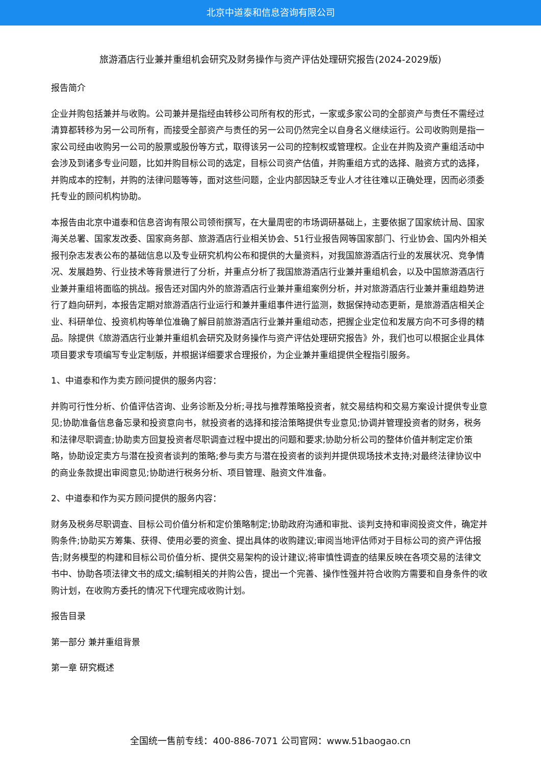北京中道泰和信息咨询有限公司
旅游酒店行业兼并重组机会研究及财务操作与资产评估处理研究报告(2024-2029版)
报告简介
企业并购包括兼并与收购。公司兼并是指经由转移公司所有权的形式，一家或多家公司的全部资产与责任不需经过清算都转移为另一公司所有，而接受全部资产与责任的另一公司仍然完全以自身名义继续运行。公司收购则是指一家公司经由收购另一公司的股票或股份等方式，取得该另一公司的控制权或管理权。企业在并购及资产重组活动中会涉及到诸多专业问题，比如并购目标公司的选定，目标公司资产估值，并购重组方式的选择、融资方式的选择，并购成本的控制，并购的法律问题等等，面对这些问题，企业内部因缺乏专业人才往往难以正确处理，因而必须委托专业的顾问机构协助。
本报告由北京中道泰和信息咨询有限公司领衔撰写，在大量周密的市场调研基础上，主要依据了国家统计局、国家海关总署、国家发改委、国家商务部、旅游酒店行业相关协会、51行业报告网等国家部门、行业协会、国内外相关报刊杂志发表公布的基础信息以及专业研究机构公布和提供的大量资料，对我国旅游酒店行业的发展状况、竞争情况、发展趋势、行业技术等背景进行了分析，并重点分析了我国旅游酒店行业兼并重组机会，以及中国旅游酒店行业兼并重组将面临的挑战。报告还对国内外的旅游酒店行业兼并重组案例分析，并对旅游酒店行业兼并重组趋势进行了趋向研判，本报告定期对旅游酒店行业运行和兼并重组事件进行监测，数据保持动态更新，是旅游酒店相关企业、科研单位、投资机构等单位准确了解目前旅游酒店行业兼并重组动态，把握企业定位和发展方向不可多得的精品。除提供《旅游酒店行业兼并重组机会研究及财务操作与资产评估处理研究报告》外，我们也可以根据企业具体项目要求专项编写专业定制版，并根据详细要求合理报价，为企业兼并重组提供全程指引服务。
1、中道泰和作为卖方顾问提供的服务内容：
并购可行性分析、价值评估咨询、业务诊断及分析;寻找与推荐策略投资者，就交易结构和交易方案设计提供专业意见;协助准备信息备忘录和投资意向书，就投资者的选择和接洽策略提供专业意见;协调并管理投资者的财务，税务和法律尽职调查;协助卖方回复投资者尽职调查过程中提出的问题和要求;协助分析公司的整体价值并制定定价策略，协助设定卖方与潜在投资者谈判的策略;参与卖方与潜在投资者的谈判并提供现场技术支持;对最终法律协议中的商业条款提出审阅意见;协助进行税务分析、项目管理、融资文件准备。
2、中道泰和作为买方顾问提供的服务内容：
财务及税务尽职调查、目标公司价值分析和定价策略制定;协助政府沟通和审批、谈判支持和审阅投资文件，确定并购条件;协助买方筹集、获得、使用必要的资金、提出具体的收购建议;审阅当地评估师对于目标公司的资产评估报告;财务模型的构建和目标公司价值分析、提供交易架构的设计建议;将审慎性调查的结果反映在各项交易的法律文书中、协助各项法律文书的成文;编制相关的并购公告，提出一个完善、操作性强并符合收购方需要和自身条件的收购计划，在收购方委托的情况下代理完成收购计划。
报告目录
第一部分 兼并重组背景
第一章 研究概述
全国统一售前专线：400-886-7071 公司官网：www.51baogao.cn